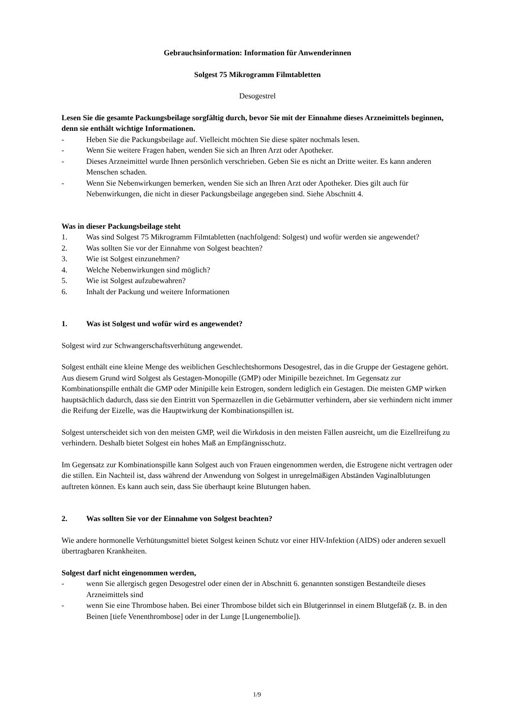Gebrauchsinformation: Information für Anwenderinnen
Solgest 75 Mikrogramm Filmtabletten
Desogestrel
Lesen Sie die gesamte Packungsbeilage sorgfältig durch, bevor Sie mit der Einnahme dieses Arzneimittels beginnen, denn sie enthält wichtige Informationen.
- Heben Sie die Packungsbeilage auf. Vielleicht möchten Sie diese später nochmals lesen.
- Wenn Sie weitere Fragen haben, wenden Sie sich an Ihren Arzt oder Apotheker.
- Dieses Arzneimittel wurde Ihnen persönlich verschrieben. Geben Sie es nicht an Dritte weiter. Es kann anderen Menschen schaden.
- Wenn Sie Nebenwirkungen bemerken, wenden Sie sich an Ihren Arzt oder Apotheker. Dies gilt auch für Nebenwirkungen, die nicht in dieser Packungsbeilage angegeben sind. Siehe Abschnitt 4.
Was in dieser Packungsbeilage steht
1. Was sind Solgest 75 Mikrogramm Filmtabletten (nachfolgend: Solgest) und wofür werden sie angewendet?
2. Was sollten Sie vor der Einnahme von Solgest beachten?
3. Wie ist Solgest einzunehmen?
4. Welche Nebenwirkungen sind möglich?
5. Wie ist Solgest aufzubewahren?
6. Inhalt der Packung und weitere Informationen
1. Was ist Solgest und wofür wird es angewendet?
Solgest wird zur Schwangerschaftsverhütung angewendet.
Solgest enthält eine kleine Menge des weiblichen Geschlechtshormons Desogestrel, das in die Gruppe der Gestagene gehört. Aus diesem Grund wird Solgest als Gestagen-Monopille (GMP) oder Minipille bezeichnet. Im Gegensatz zur Kombinationspille enthält die GMP oder Minipille kein Estrogen, sondern lediglich ein Gestagen. Die meisten GMP wirken hauptsächlich dadurch, dass sie den Eintritt von Spermazellen in die Gebärmutter verhindern, aber sie verhindern nicht immer die Reifung der Eizelle, was die Hauptwirkung der Kombinationspillen ist.
Solgest unterscheidet sich von den meisten GMP, weil die Wirkdosis in den meisten Fällen ausreicht, um die Eizellreifung zu verhindern. Deshalb bietet Solgest ein hohes Maß an Empfängnisschutz.
Im Gegensatz zur Kombinationspille kann Solgest auch von Frauen eingenommen werden, die Estrogene nicht vertragen oder die stillen. Ein Nachteil ist, dass während der Anwendung von Solgest in unregelmäßigen Abständen Vaginalblutungen auftreten können. Es kann auch sein, dass Sie überhaupt keine Blutungen haben.
2. Was sollten Sie vor der Einnahme von Solgest beachten?
Wie andere hormonelle Verhütungsmittel bietet Solgest keinen Schutz vor einer HIV-Infektion (AIDS) oder anderen sexuell übertragbaren Krankheiten.
Solgest darf nicht eingenommen werden,
- wenn Sie allergisch gegen Desogestrel oder einen der in Abschnitt 6. genannten sonstigen Bestandteile dieses Arzneimittels sind
- wenn Sie eine Thrombose haben. Bei einer Thrombose bildet sich ein Blutgerinnsel in einem Blutgefäß (z. B. in den Beinen [tiefe Venenthrombose] oder in der Lunge [Lungenembolie]).
1/9